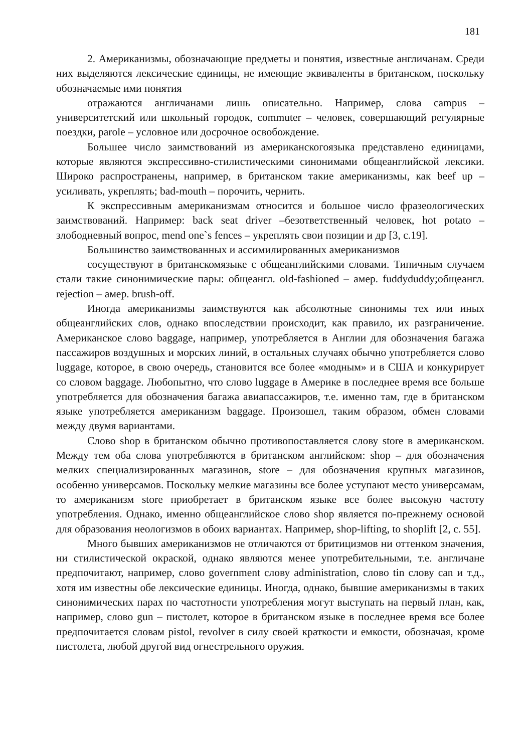181
2. Американизмы, обозначающие предметы и понятия, известные англичанам. Среди них выделяются лексические единицы, не имеющие эквиваленты в британском, поскольку обозначаемые ими понятия
отражаются англичанами лишь описательно. Например, слова campus – университетский или школьный городок, commuter – человек, совершающий регулярные поездки, parole – условное или досрочное освобождение.
Большее число заимствований из американскогоязыка представлено единицами, которые являются экспрессивно-стилистическими синонимами общеанглийской лексики. Широко распространены, например, в британском такие американизмы, как beef up – усиливать, укреплять; bad-mouth – порочить, чернить.
К экспрессивным американизмам относится и большое число фразеологических заимствований. Например: back seat driver –безответственный человек, hot potato – злободневный вопрос, mend one`s fences – укреплять свои позиции и др [3, с.19].
Большинство заимствованных и ассимилированных американизмов
сосуществуют в британскомязыке с общеанглийскими словами. Типичным случаем стали такие синонимические пары: общеангл. old-fashioned – амер. fuddyduddy;общеангл. rejection – амер. brush-off.
Иногда американизмы заимствуются как абсолютные синонимы тех или иных общеанглийских слов, однако впоследствии происходит, как правило, их разграничение. Американское слово baggage, например, употребляется в Англии для обозначения багажа пассажиров воздушных и морских линий, в остальных случаях обычно употребляется слово luggage, которое, в свою очередь, становится все более «модным» и в США и конкурирует со словом baggage. Любопытно, что слово luggage в Америке в последнее время все больше употребляется для обозначения багажа авиапассажиров, т.е. именно там, где в британском языке употребляется американизм baggage. Произошел, таким образом, обмен словами между двумя вариантами.
Слово shop в британском обычно противопоставляется слову store в американском. Между тем оба слова употребляются в британском английском: shop – для обозначения мелких специализированных магазинов, store – для обозначения крупных магазинов, особенно универсамов. Поскольку мелкие магазины все более уступают место универсамам, то американизм store приобретает в британском языке все более высокую частоту употребления. Однако, именно общеанглийское слово shop является по-прежнему основой для образования неологизмов в обоих вариантах. Например, shop-lifting, to shoplift [2, с. 55].
Много бывших американизмов не отличаются от бритицизмов ни оттенком значения, ни стилистической окраской, однако являются менее употребительными, т.е. англичане предпочитают, например, слово government слову administration, слово tin слову can и т.д., хотя им известны обе лексические единицы. Иногда, однако, бывшие американизмы в таких синонимических парах по частотности употребления могут выступать на первый план, как, например, слово gun – пистолет, которое в британском языке в последнее время все более предпочитается словам pistol, revolver в силу своей краткости и емкости, обозначая, кроме пистолета, любой другой вид огнестрельного оружия.